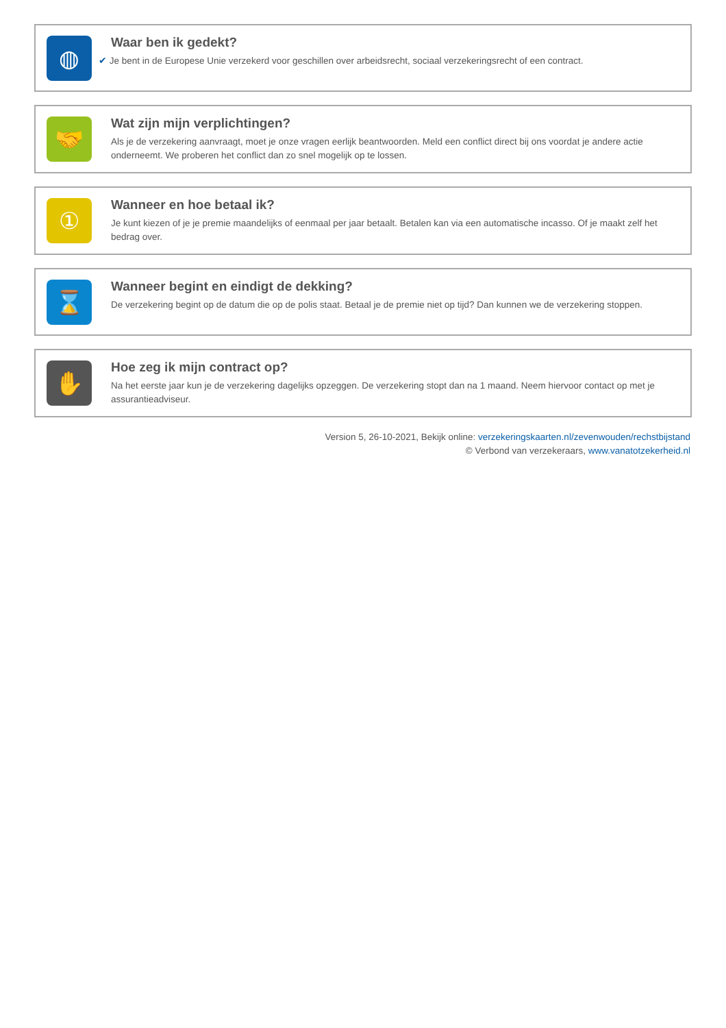◍
Waar ben ik gedekt?
✔ Je bent in de Europese Unie verzekerd voor geschillen over arbeidsrecht, sociaal verzekeringsrecht of een contract.
🤝
Wat zijn mijn verplichtingen?
Als je de verzekering aanvraagt, moet je onze vragen eerlijk beantwoorden. Meld een conflict direct bij ons voordat je andere actie onderneemt. We proberen het conflict dan zo snel mogelijk op te lossen.
①
Wanneer en hoe betaal ik?
Je kunt kiezen of je je premie maandelijks of eenmaal per jaar betaalt. Betalen kan via een automatische incasso. Of je maakt zelf het bedrag over.
⌛
Wanneer begint en eindigt de dekking?
De verzekering begint op de datum die op de polis staat. Betaal je de premie niet op tijd? Dan kunnen we de verzekering stoppen.
✋
Hoe zeg ik mijn contract op?
Na het eerste jaar kun je de verzekering dagelijks opzeggen. De verzekering stopt dan na 1 maand. Neem hiervoor contact op met je assurantieadviseur.
Version 5, 26-10-2021, Bekijk online: verzekeringskaarten.nl/zevenwouden/rechstbijstand
© Verbond van verzekeraars, www.vanatotzekerheid.nl